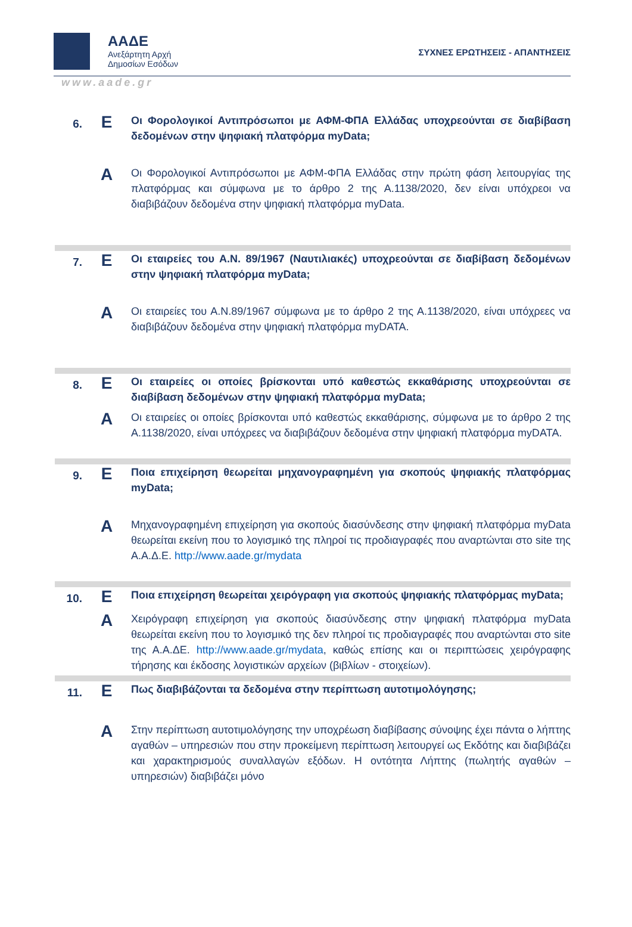ΑΑΔΕ
Ανεξάρτητη Αρχή
Δημοσίων Εσόδων
ΣΥΧΝΕΣ ΕΡΩΤΗΣΕΙΣ - ΑΠΑΝΤΗΣΕΙΣ
www.aade.gr
6.
Ε
Οι Φορολογικοί Αντιπρόσωποι με ΑΦΜ-ΦΠΑ Ελλάδας υποχρεούνται σε διαβίβαση δεδομένων στην ψηφιακή πλατφόρμα myData;
Α
Οι Φορολογικοί Αντιπρόσωποι με ΑΦΜ-ΦΠΑ Ελλάδας στην πρώτη φάση λειτουργίας της πλατφόρμας και σύμφωνα με το άρθρο 2 της Α.1138/2020, δεν είναι υπόχρεοι να διαβιβάζουν δεδομένα στην ψηφιακή πλατφόρμα myData.
7.
Ε
Οι εταιρείες του Α.Ν. 89/1967 (Ναυτιλιακές) υποχρεούνται σε διαβίβαση δεδομένων στην ψηφιακή πλατφόρμα myData;
Α
Οι εταιρείες του Α.Ν.89/1967 σύμφωνα με το άρθρο 2 της Α.1138/2020, είναι υπόχρεες να διαβιβάζουν δεδομένα στην ψηφιακή πλατφόρμα myDATA.
8.
Ε
Οι εταιρείες οι οποίες βρίσκονται υπό καθεστώς εκκαθάρισης υποχρεούνται σε διαβίβαση δεδομένων στην ψηφιακή πλατφόρμα myData;
Α
Οι εταιρείες οι οποίες βρίσκονται υπό καθεστώς εκκαθάρισης, σύμφωνα με το άρθρο 2 της Α.1138/2020, είναι υπόχρεες να διαβιβάζουν δεδομένα στην ψηφιακή πλατφόρμα myDATA.
9.
Ε
Ποια επιχείρηση θεωρείται μηχανογραφημένη για σκοπούς ψηφιακής πλατφόρμας myData;
Α
Μηχανογραφημένη επιχείρηση για σκοπούς διασύνδεσης στην ψηφιακή πλατφόρμα myData θεωρείται εκείνη που το λογισμικό της πληροί τις προδιαγραφές που αναρτώνται στο site της Α.Α.Δ.Ε. http://www.aade.gr/mydata
10.
Ε
Ποια επιχείρηση θεωρείται χειρόγραφη για σκοπούς ψηφιακής πλατφόρμας myData;
Α
Χειρόγραφη επιχείρηση για σκοπούς διασύνδεσης στην ψηφιακή πλατφόρμα myData θεωρείται εκείνη που το λογισμικό της δεν πληροί τις προδιαγραφές που αναρτώνται στο site της Α.Α.ΔΕ. http://www.aade.gr/mydata, καθώς επίσης και οι περιπτώσεις χειρόγραφης τήρησης και έκδοσης λογιστικών αρχείων (βιβλίων - στοιχείων).
11.
Ε
Πως διαβιβάζονται τα δεδομένα στην περίπτωση αυτοτιμολόγησης;
Α
Στην περίπτωση αυτοτιμολόγησης την υποχρέωση διαβίβασης σύνοψης έχει πάντα ο λήπτης αγαθών – υπηρεσιών που στην προκείμενη περίπτωση λειτουργεί ως Εκδότης και διαβιβάζει και χαρακτηρισμούς συναλλαγών εξόδων. Η οντότητα Λήπτης (πωλητής αγαθών – υπηρεσιών) διαβιβάζει μόνο